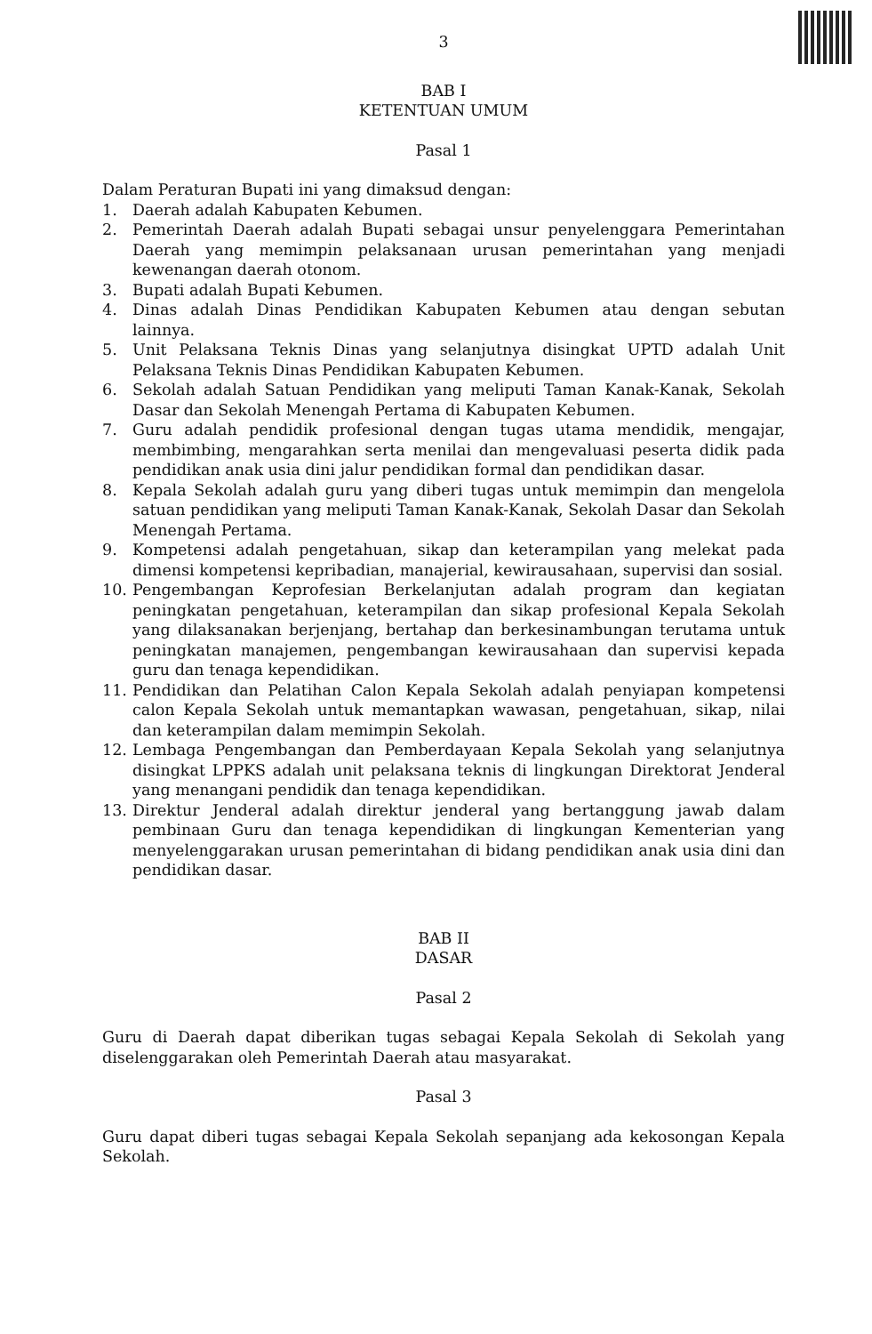3
BAB I
KETENTUAN UMUM
Pasal 1
Dalam Peraturan Bupati ini yang dimaksud dengan:
1. Daerah adalah Kabupaten Kebumen.
2. Pemerintah Daerah adalah Bupati sebagai unsur penyelenggara Pemerintahan Daerah yang memimpin pelaksanaan urusan pemerintahan yang menjadi kewenangan daerah otonom.
3. Bupati adalah Bupati Kebumen.
4. Dinas adalah Dinas Pendidikan Kabupaten Kebumen atau dengan sebutan lainnya.
5. Unit Pelaksana Teknis Dinas yang selanjutnya disingkat UPTD adalah Unit Pelaksana Teknis Dinas Pendidikan Kabupaten Kebumen.
6. Sekolah adalah Satuan Pendidikan yang meliputi Taman Kanak-Kanak, Sekolah Dasar dan Sekolah Menengah Pertama di Kabupaten Kebumen.
7. Guru adalah pendidik profesional dengan tugas utama mendidik, mengajar, membimbing, mengarahkan serta menilai dan mengevaluasi peserta didik pada pendidikan anak usia dini jalur pendidikan formal dan pendidikan dasar.
8. Kepala Sekolah adalah guru yang diberi tugas untuk memimpin dan mengelola satuan pendidikan yang meliputi Taman Kanak-Kanak, Sekolah Dasar dan Sekolah Menengah Pertama.
9. Kompetensi adalah pengetahuan, sikap dan keterampilan yang melekat pada dimensi kompetensi kepribadian, manajerial, kewirausahaan, supervisi dan sosial.
10. Pengembangan Keprofesian Berkelanjutan adalah program dan kegiatan peningkatan pengetahuan, keterampilan dan sikap profesional Kepala Sekolah yang dilaksanakan berjenjang, bertahap dan berkesinambungan terutama untuk peningkatan manajemen, pengembangan kewirausahaan dan supervisi kepada guru dan tenaga kependidikan.
11. Pendidikan dan Pelatihan Calon Kepala Sekolah adalah penyiapan kompetensi calon Kepala Sekolah untuk memantapkan wawasan, pengetahuan, sikap, nilai dan keterampilan dalam memimpin Sekolah.
12. Lembaga Pengembangan dan Pemberdayaan Kepala Sekolah yang selanjutnya disingkat LPPKS adalah unit pelaksana teknis di lingkungan Direktorat Jenderal yang menangani pendidik dan tenaga kependidikan.
13. Direktur Jenderal adalah direktur jenderal yang bertanggung jawab dalam pembinaan Guru dan tenaga kependidikan di lingkungan Kementerian yang menyelenggarakan urusan pemerintahan di bidang pendidikan anak usia dini dan pendidikan dasar.
BAB II
DASAR
Pasal 2
Guru di Daerah dapat diberikan tugas sebagai Kepala Sekolah di Sekolah yang diselenggarakan oleh Pemerintah Daerah atau masyarakat.
Pasal 3
Guru dapat diberi tugas sebagai Kepala Sekolah sepanjang ada kekosongan Kepala Sekolah.